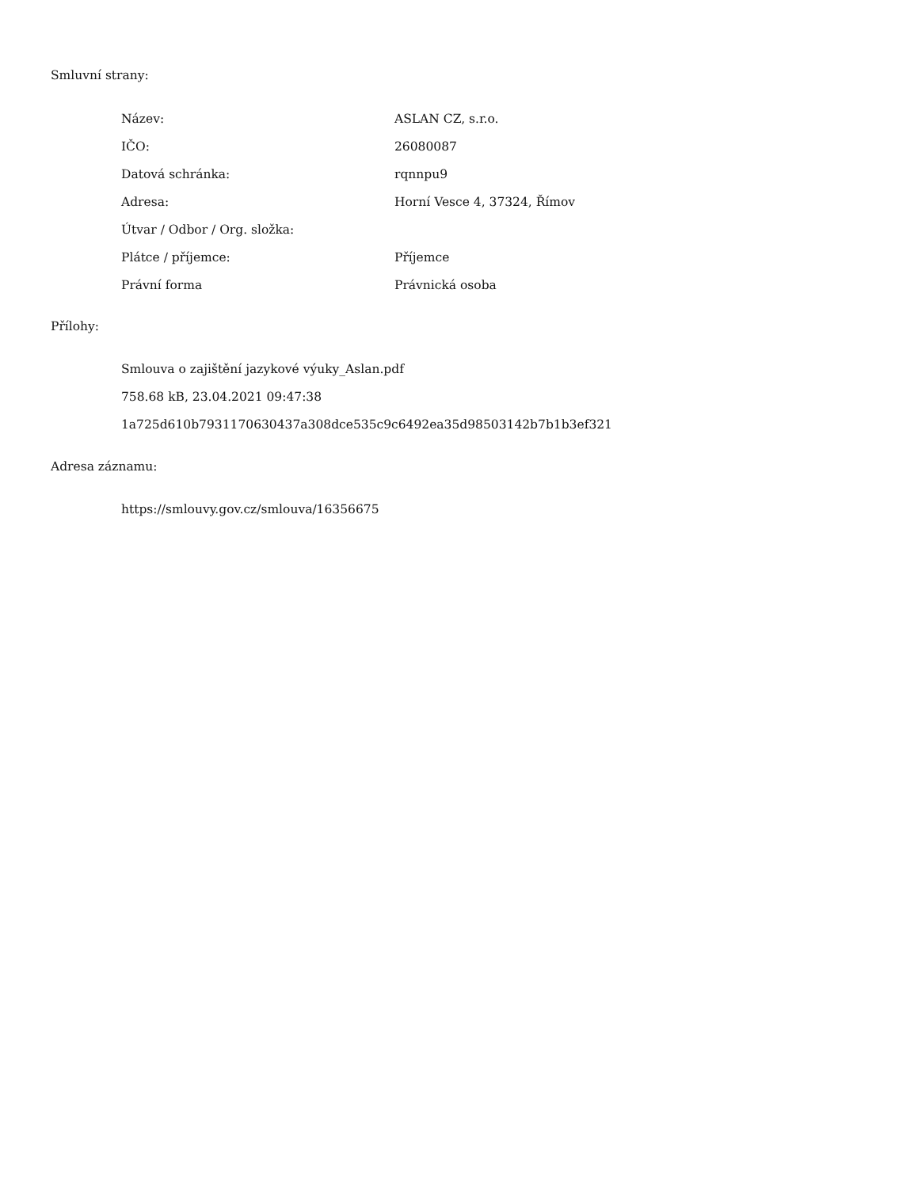Smluvní strany:
| Název: | ASLAN CZ, s.r.o. |
| IČO: | 26080087 |
| Datová schránka: | rqnnpu9 |
| Adresa: | Horní Vesce 4, 37324, Římov |
| Útvar / Odbor / Org. složka: | |
| Plátce / příjemce: | Příjemce |
| Právní forma | Právnická osoba |
Přílohy:
Smlouva o zajištění jazykové výuky_Aslan.pdf
758.68 kB, 23.04.2021 09:47:38
1a725d610b7931170630437a308dce535c9c6492ea35d98503142b7b1b3ef321
Adresa záznamu:
https://smlouvy.gov.cz/smlouva/16356675